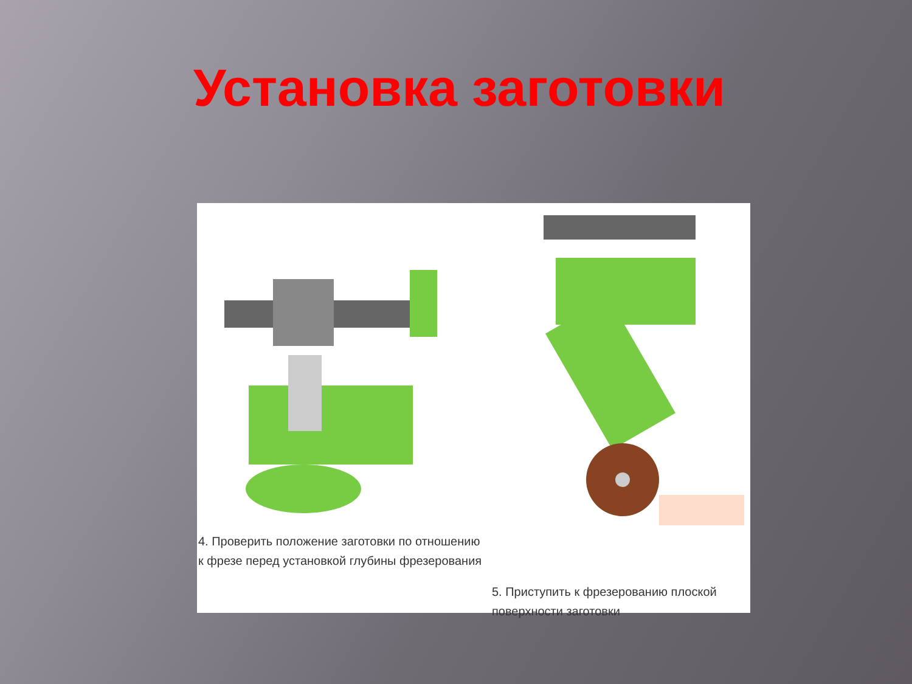Установка заготовки
4. Проверить положение заготовки по отношению
к фрезе перед установкой глубины фрезерования
5. Приступить к фрезерованию плоской
поверхности заготовки